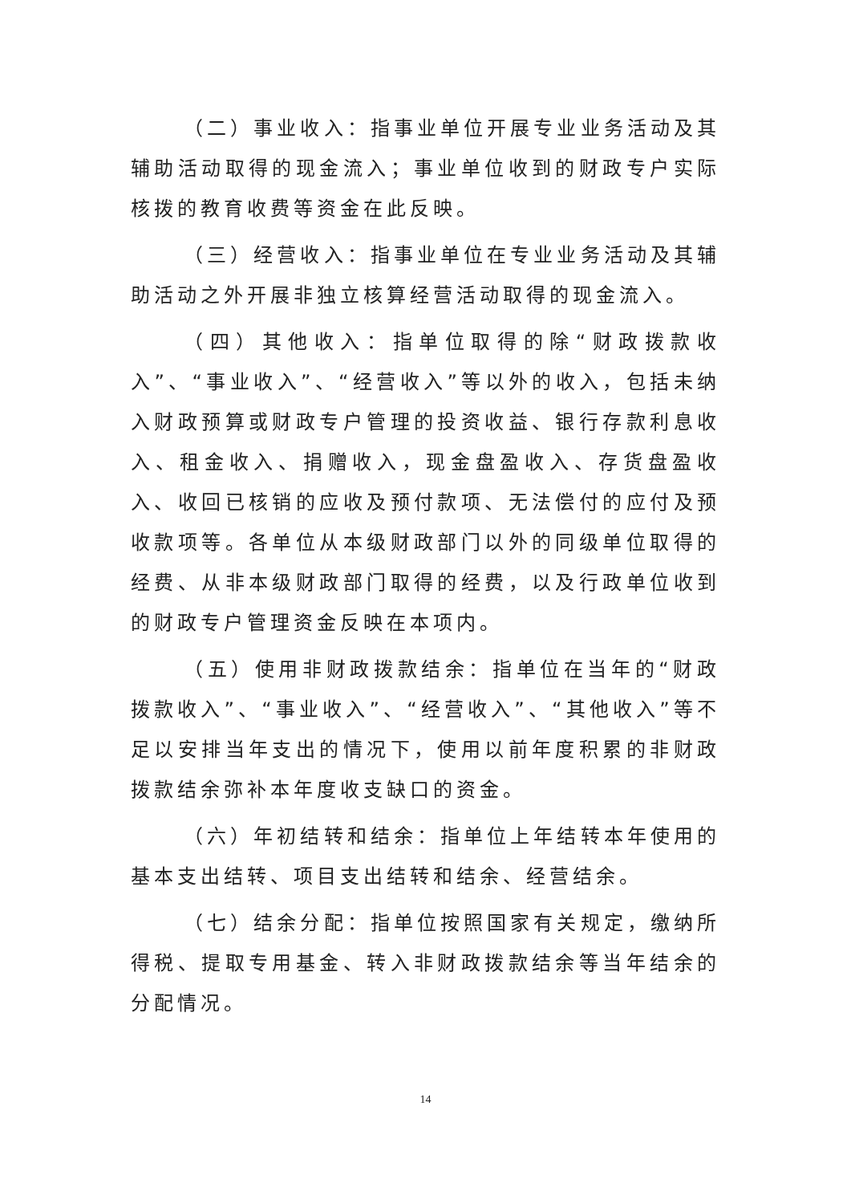（二）事业收入：指事业单位开展专业业务活动及其辅助活动取得的现金流入；事业单位收到的财政专户实际核拨的教育收费等资金在此反映。
（三）经营收入：指事业单位在专业业务活动及其辅助活动之外开展非独立核算经营活动取得的现金流入。
（四）其他收入：指单位取得的除“财政拨款收入”、“事业收入”、“经营收入”等以外的收入，包括未纳入财政预算或财政专户管理的投资收益、银行存款利息收入、租金收入、捐赠收入，现金盘盈收入、存货盘盈收入、收回已核销的应收及预付款项、无法偿付的应付及预收款项等。各单位从本级财政部门以外的同级单位取得的经费、从非本级财政部门取得的经费，以及行政单位收到的财政专户管理资金反映在本项内。
（五）使用非财政拨款结余：指单位在当年的“财政拨款收入”、“事业收入”、“经营收入”、“其他收入”等不足以安排当年支出的情况下，使用以前年度积累的非财政拨款结余弥补本年度收支缺口的资金。
（六）年初结转和结余：指单位上年结转本年使用的基本支出结转、项目支出结转和结余、经营结余。
（七）结余分配：指单位按照国家有关规定，缴纳所得税、提取专用基金、转入非财政拨款结余等当年结余的分配情况。
14